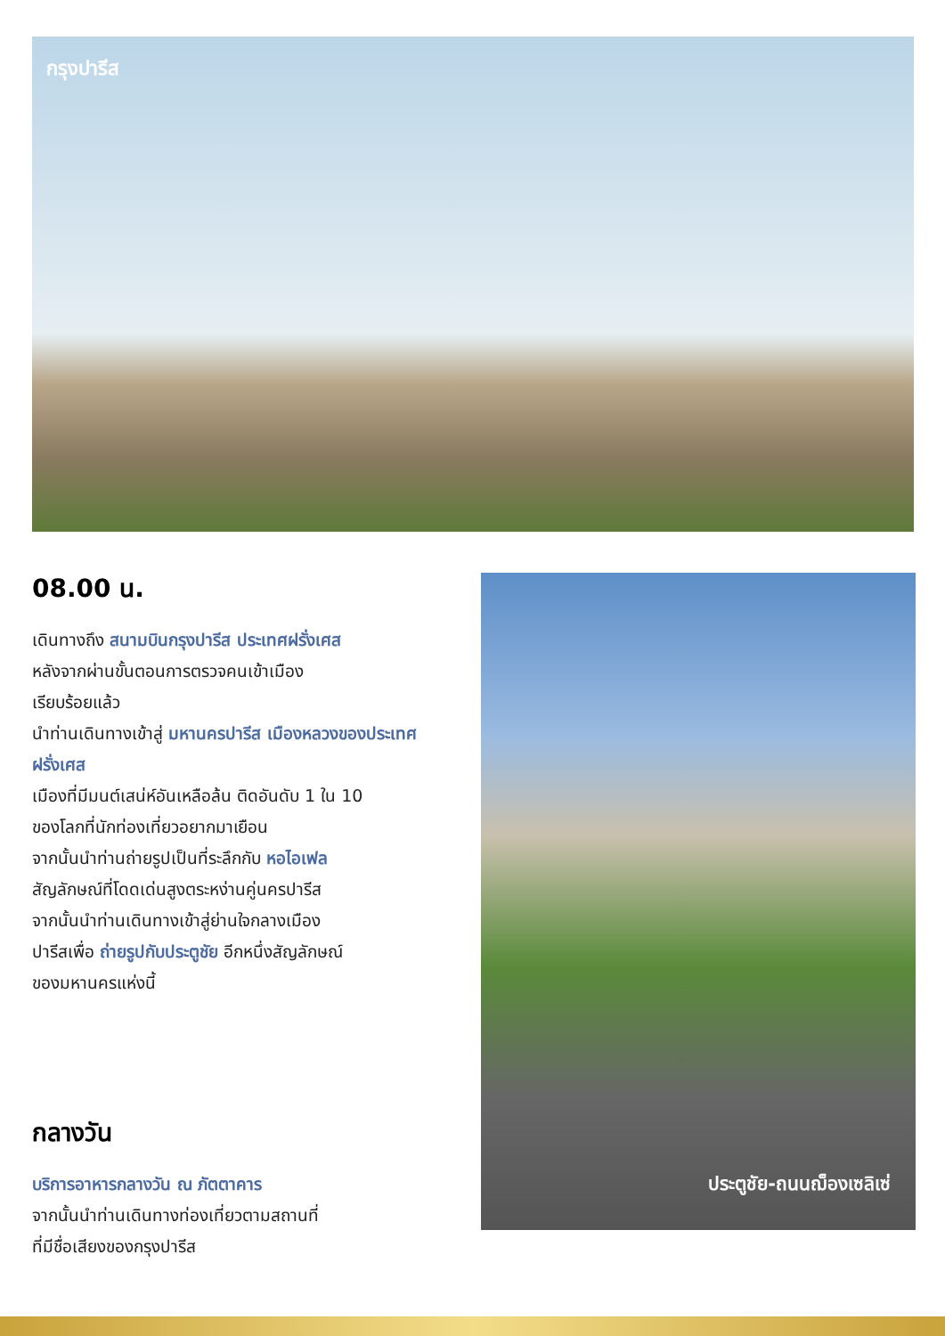กรุงปารีส
08.00 น.
เดินทางถึง สนามบินกรุงปารีส ประเทศฝรั่งเศส
หลังจากผ่านขั้นตอนการตรวจคนเข้าเมือง
เรียบร้อยแล้ว
นำท่านเดินทางเข้าสู่ มหานครปารีส เมืองหลวงของประเทศฝรั่งเศส
เมืองที่มีมนต์เสน่ห์อันเหลือล้น ติดอันดับ 1 ใน 10
ของโลกที่นักท่องเที่ยวอยากมาเยือน
จากนั้นนำท่านถ่ายรูปเป็นที่ระลึกกับ หอไอเฟล
สัญลักษณ์ที่โดดเด่นสูงตระหง่านคู่นครปารีส
จากนั้นนำท่านเดินทางเข้าสู่ย่านใจกลางเมือง
ปารีสเพื่อ ถ่ายรูปกับประตูชัย อีกหนึ่งสัญลักษณ์
ของมหานครแห่งนี้
กลางวัน
บริการอาหารกลางวัน ณ ภัตตาคาร
จากนั้นนำท่านเดินทางท่องเที่ยวตามสถานที่
ที่มีชื่อเสียงของกรุงปารีส
ประตูชัย-ถนนฌ็องเซลิเซ่